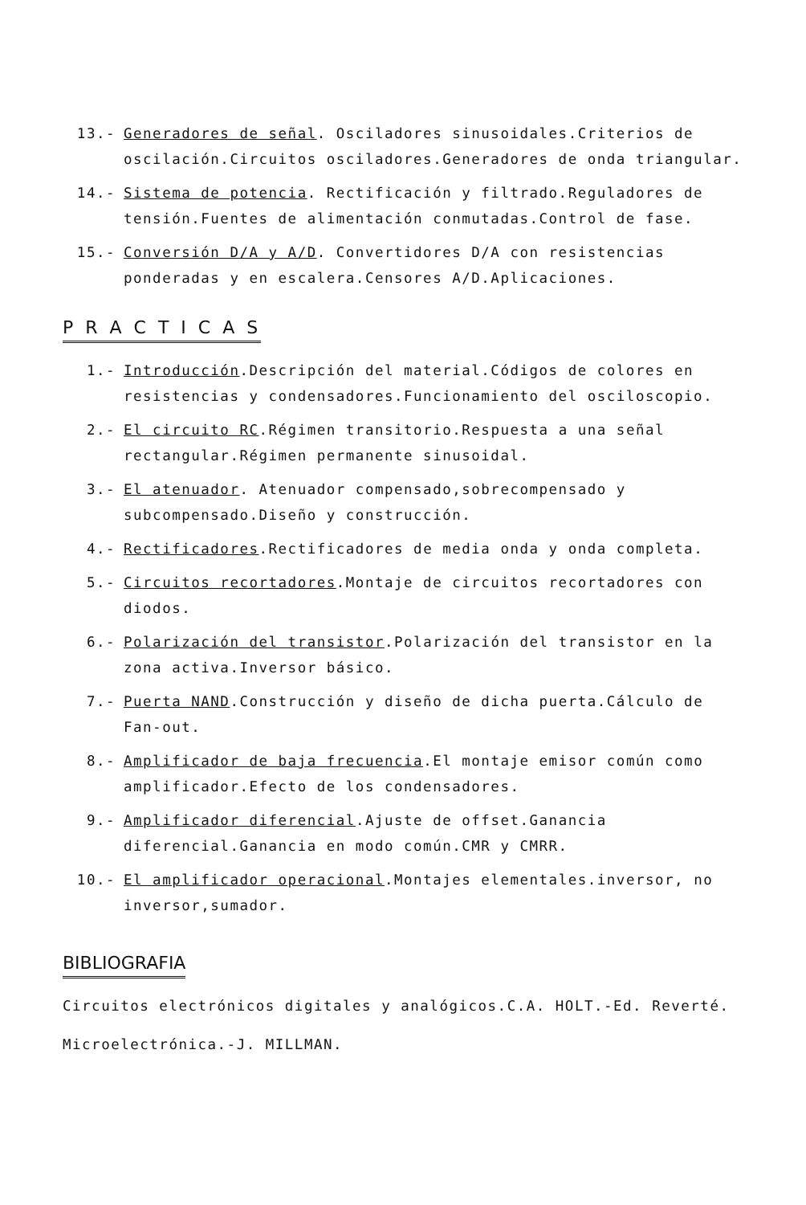13.- Generadores de señal. Osciladores sinusoidales.Criterios de oscilación.Circuitos osciladores.Generadores de onda triangular.
14.- Sistema de potencia. Rectificación y filtrado.Reguladores de tensión.Fuentes de alimentación conmutadas.Control de fase.
15.- Conversión D/A y A/D. Convertidores D/A con resistencias ponderadas y en escalera.Censores A/D.Aplicaciones.
P R A C T I C A S
1.- Introducción.Descripción del material.Códigos de colores en resistencias y condensadores.Funcionamiento del osciloscopio.
2.- El circuito RC.Régimen transitorio.Respuesta a una señal rectangular.Régimen permanente sinusoidal.
3.- El atenuador. Atenuador compensado,sobrecompensado y subcompensado.Diseño y construcción.
4.- Rectificadores.Rectificadores de media onda y onda completa.
5.- Circuitos recortadores.Montaje de circuitos recortadores con diodos.
6.- Polarización del transistor.Polarización del transistor en la zona activa.Inversor básico.
7.- Puerta NAND.Construcción y diseño de dicha puerta.Cálculo de Fan-out.
8.- Amplificador de baja frecuencia.El montaje emisor común como amplificador.Efecto de los condensadores.
9.- Amplificador diferencial.Ajuste de offset.Ganancia diferencial.Ganancia en modo común.CMR y CMRR.
10.- El amplificador operacional.Montajes elementales.inversor, no inversor,sumador.
BIBLIOGRAFIA
Circuitos electrónicos digitales y analógicos.C.A. HOLT.-Ed. Reverté.
Microelectrónica.-J. MILLMAN.